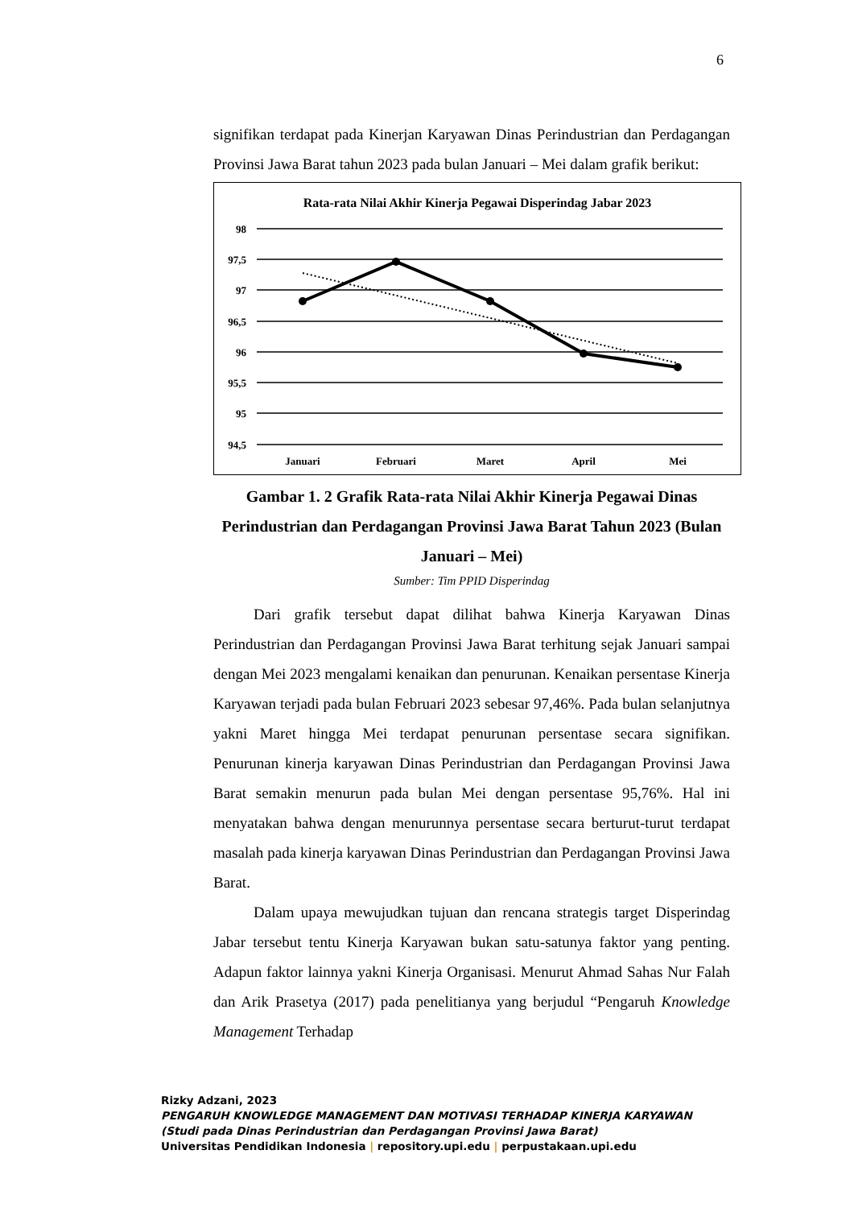6
signifikan terdapat pada Kinerjan Karyawan Dinas Perindustrian dan Perdagangan Provinsi Jawa Barat tahun 2023 pada bulan Januari – Mei dalam grafik berikut:
Rata-rata Nilai Akhir Kinerja Pegawai Disperindag Jabar 2023
98
97,5
97
96,5
96
95,5
95
94,5
Januari
Februari
Maret
April
Mei
Gambar 1. 2 Grafik Rata-rata Nilai Akhir Kinerja Pegawai Dinas Perindustrian dan Perdagangan Provinsi Jawa Barat Tahun 2023 (Bulan Januari – Mei)
Sumber: Tim PPID Disperindag
Dari grafik tersebut dapat dilihat bahwa Kinerja Karyawan Dinas Perindustrian dan Perdagangan Provinsi Jawa Barat terhitung sejak Januari sampai dengan Mei 2023 mengalami kenaikan dan penurunan. Kenaikan persentase Kinerja Karyawan terjadi pada bulan Februari 2023 sebesar 97,46%. Pada bulan selanjutnya yakni Maret hingga Mei terdapat penurunan persentase secara signifikan. Penurunan kinerja karyawan Dinas Perindustrian dan Perdagangan Provinsi Jawa Barat semakin menurun pada bulan Mei dengan persentase 95,76%. Hal ini menyatakan bahwa dengan menurunnya persentase secara berturut-turut terdapat masalah pada kinerja karyawan Dinas Perindustrian dan Perdagangan Provinsi Jawa Barat.
Dalam upaya mewujudkan tujuan dan rencana strategis target Disperindag Jabar tersebut tentu Kinerja Karyawan bukan satu-satunya faktor yang penting. Adapun faktor lainnya yakni Kinerja Organisasi. Menurut Ahmad Sahas Nur Falah dan Arik Prasetya (2017) pada penelitianya yang berjudul “Pengaruh Knowledge Management Terhadap
Rizky Adzani, 2023
PENGARUH KNOWLEDGE MANAGEMENT DAN MOTIVASI TERHADAP KINERJA KARYAWAN
(Studi pada Dinas Perindustrian dan Perdagangan Provinsi Jawa Barat)
Universitas Pendidikan Indonesia | repository.upi.edu | perpustakaan.upi.edu